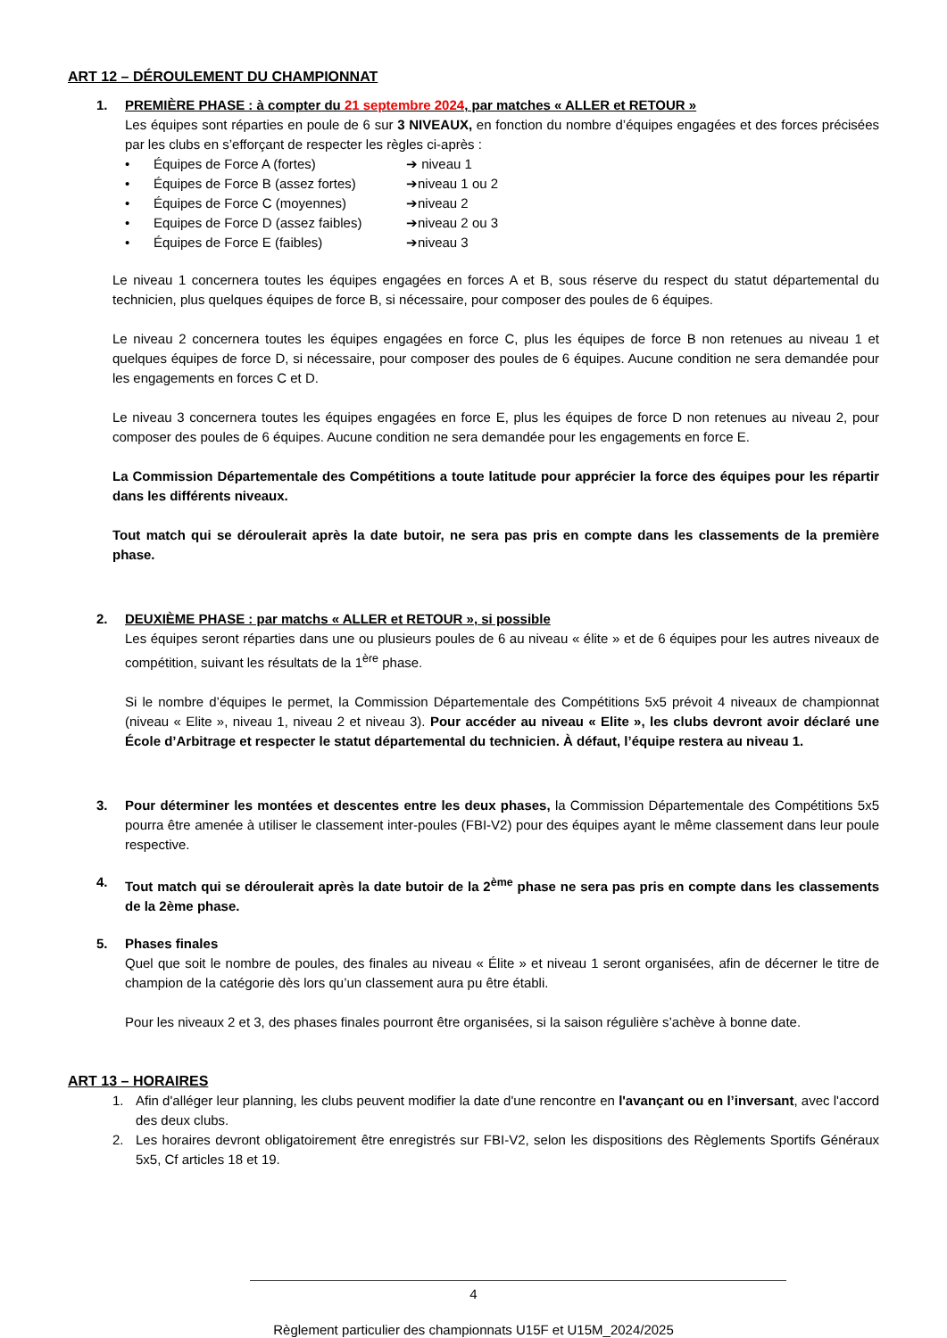ART 12 – DÉROULEMENT DU CHAMPIONNAT
1. PREMIÈRE PHASE : à compter du 21 septembre 2024, par matches « ALLER et RETOUR »
Les équipes sont réparties en poule de 6 sur 3 NIVEAUX, en fonction du nombre d’équipes engagées et des forces précisées par les clubs en s’efforçant de respecter les règles ci-après :
• Équipes de Force A (fortes) ➔ niveau 1
• Équipes de Force B (assez fortes) ➔niveau 1 ou 2
• Équipes de Force C (moyennes) ➔niveau 2
• Equipes de Force D (assez faibles) ➔niveau 2 ou 3
• Équipes de Force E (faibles) ➔niveau 3
Le niveau 1 concernera toutes les équipes engagées en forces A et B, sous réserve du respect du statut départemental du technicien, plus quelques équipes de force B, si nécessaire, pour composer des poules de 6 équipes.
Le niveau 2 concernera toutes les équipes engagées en force C, plus les équipes de force B non retenues au niveau 1 et quelques équipes de force D, si nécessaire, pour composer des poules de 6 équipes. Aucune condition ne sera demandée pour les engagements en forces C et D.
Le niveau 3 concernera toutes les équipes engagées en force E, plus les équipes de force D non retenues au niveau 2, pour composer des poules de 6 équipes. Aucune condition ne sera demandée pour les engagements en force E.
La Commission Départementale des Compétitions a toute latitude pour apprécier la force des équipes pour les répartir dans les différents niveaux.
Tout match qui se déroulerait après la date butoir, ne sera pas pris en compte dans les classements de la première phase.
2. DEUXIÈME PHASE : par matchs « ALLER et RETOUR », si possible
Les équipes seront réparties dans une ou plusieurs poules de 6 au niveau « élite » et de 6 équipes pour les autres niveaux de compétition, suivant les résultats de la 1<sup>ère</sup> phase.
Si le nombre d’équipes le permet, la Commission Départementale des Compétitions 5x5 prévoit 4 niveaux de championnat (niveau « Elite », niveau 1, niveau 2 et niveau 3). Pour accéder au niveau « Elite », les clubs devront avoir déclaré une École d’Arbitrage et respecter le statut départemental du technicien. À défaut, l’équipe restera au niveau 1.
3. Pour déterminer les montées et descentes entre les deux phases, la Commission Départementale des Compétitions 5x5 pourra être amenée à utiliser le classement inter-poules (FBI-V2) pour des équipes ayant le même classement dans leur poule respective.
4. Tout match qui se déroulerait après la date butoir de la 2<sup>ème</sup> phase ne sera pas pris en compte dans les classements de la 2ème phase.
5. Phases finales
Quel que soit le nombre de poules, des finales au niveau « Élite » et niveau 1 seront organisées, afin de décerner le titre de champion de la catégorie dès lors qu’un classement aura pu être établi.
Pour les niveaux 2 et 3, des phases finales pourront être organisées, si la saison régulière s’achève à bonne date.
ART 13 – HORAIRES
1. Afin d'alléger leur planning, les clubs peuvent modifier la date d'une rencontre en l'avançant ou en l’inversant, avec l'accord des deux clubs.
2. Les horaires devront obligatoirement être enregistrés sur FBI-V2, selon les dispositions des Règlements Sportifs Généraux 5x5, Cf articles 18 et 19.
4
Règlement particulier des championnats U15F et U15M_2024/2025